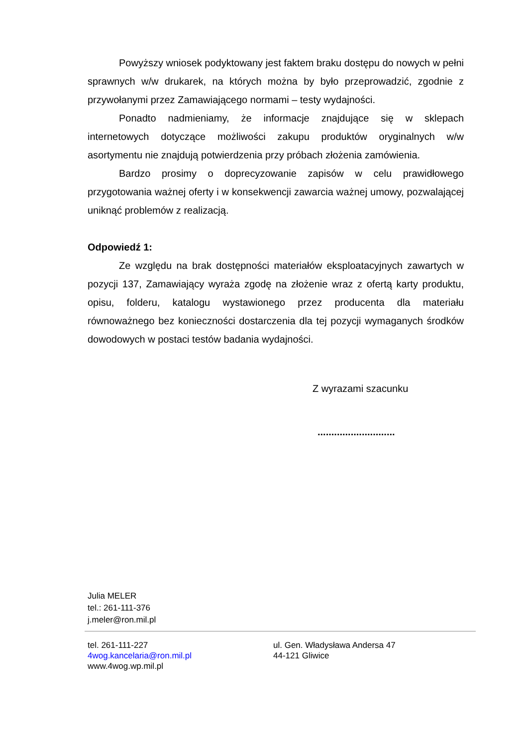Powyższy wniosek podyktowany jest faktem braku dostępu do nowych w pełni sprawnych w/w drukarek, na których można by było przeprowadzić, zgodnie z przywołanymi przez Zamawiającego normami – testy wydajności.
Ponadto nadmieniamy, że informacje znajdujące się w sklepach internetowych dotyczące możliwości zakupu produktów oryginalnych w/w asortymentu nie znajdują potwierdzenia przy próbach złożenia zamówienia.
Bardzo prosimy o doprecyzowanie zapisów w celu prawidłowego przygotowania ważnej oferty i w konsekwencji zawarcia ważnej umowy, pozwalającej uniknąć problemów z realizacją.
Odpowiedź 1:
Ze względu na brak dostępności materiałów eksploatacyjnych zawartych w pozycji 137, Zamawiający wyraża zgodę na złożenie wraz z ofertą karty produktu, opisu, folderu, katalogu wystawionego przez producenta dla materiału równoważnego bez konieczności dostarczenia dla tej pozycji wymaganych środków dowodowych w postaci testów badania wydajności.
Z wyrazami szacunku
............................
Julia MELER
tel.: 261-111-376
j.meler@ron.mil.pl
tel. 261-111-227
4wog.kancelaria@ron.mil.pl
www.4wog.wp.mil.pl
ul. Gen. Władysława Andersa 47
44-121 Gliwice